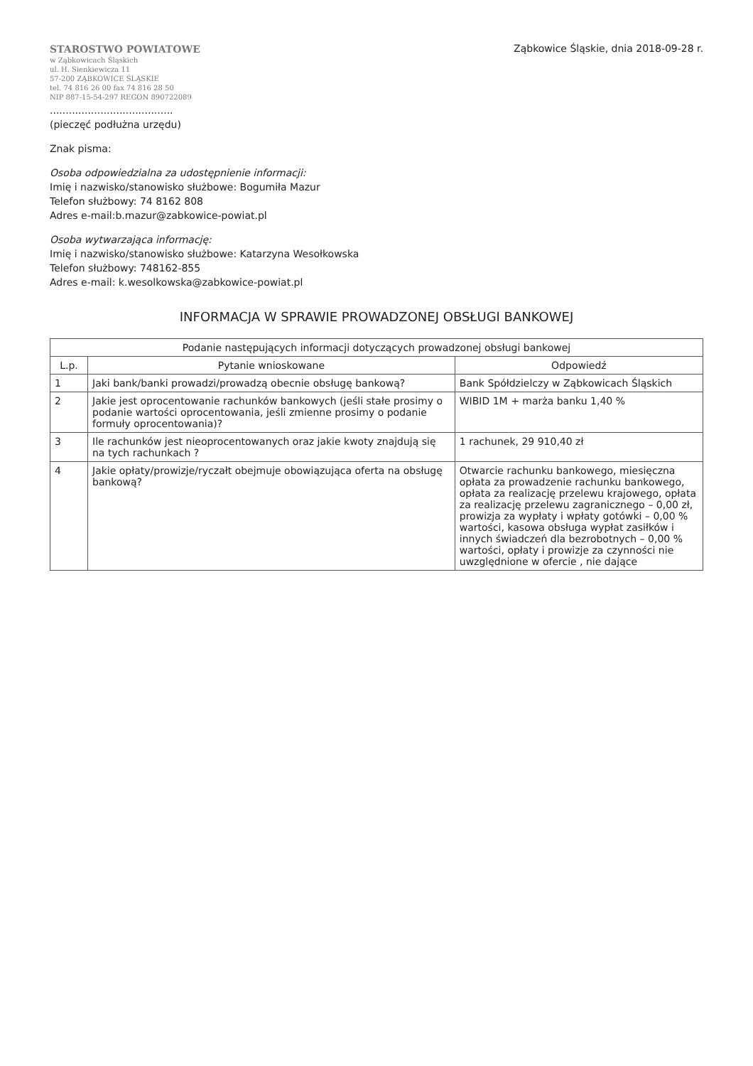STAROSTWO POWIATOWE
w Ząbkowicach Śląskich
ul. H. Sienkiewicza 11
57-200 ZĄBKOWICE ŚLĄSKIE
tel. 74 816 26 00 fax 74 816 28 50
NIP 887-15-54-297 REGON 890722089
Ząbkowice Śląskie, dnia 2018-09-28 r.
.......................................
(pieczęć podłużna urzędu)
Znak pisma:
Osoba odpowiedzialna za udostępnienie informacji:
Imię i nazwisko/stanowisko służbowe: Bogumiła Mazur
Telefon służbowy: 74 8162 808
Adres e-mail:b.mazur@zabkowice-powiat.pl
Osoba wytwarzająca informację:
Imię i nazwisko/stanowisko służbowe: Katarzyna Wesołkowska
Telefon służbowy: 748162-855
Adres e-mail: k.wesolkowska@zabkowice-powiat.pl
INFORMACJA W SPRAWIE PROWADZONEJ OBSŁUGI BANKOWEJ
| Podanie następujących informacji dotyczących prowadzonej obsługi bankowej | | |
| --- | --- | --- |
| L.p. | Pytanie wnioskowane | Odpowiedź |
| 1 | Jaki bank/banki prowadzi/prowadzą obecnie obsługę bankową? | Bank Spółdzielczy w Ząbkowicach Śląskich |
| 2 | Jakie jest oprocentowanie rachunków bankowych (jeśli stałe prosimy o podanie wartości oprocentowania, jeśli zmienne prosimy o podanie formuły oprocentowania)? | WIBID 1M + marża banku 1,40 % |
| 3 | Ile rachunków jest nieoprocentowanych oraz jakie kwoty znajdują się na tych rachunkach ? | 1 rachunek, 29 910,40 zł |
| 4 | Jakie opłaty/prowizje/ryczałt obejmuje obowiązująca oferta na obsługę bankową? | Otwarcie rachunku bankowego, miesięczna opłata za prowadzenie rachunku bankowego, opłata za realizację przelewu krajowego, opłata za realizację przelewu zagranicznego – 0,00 zł, prowizja za wypłaty i wpłaty gotówki – 0,00 % wartości, kasowa obsługa wypłat zasiłków i innych świadczeń dla bezrobotnych – 0,00 % wartości, opłaty i prowizje za czynności nie uwzględnione w ofercie , nie dające |